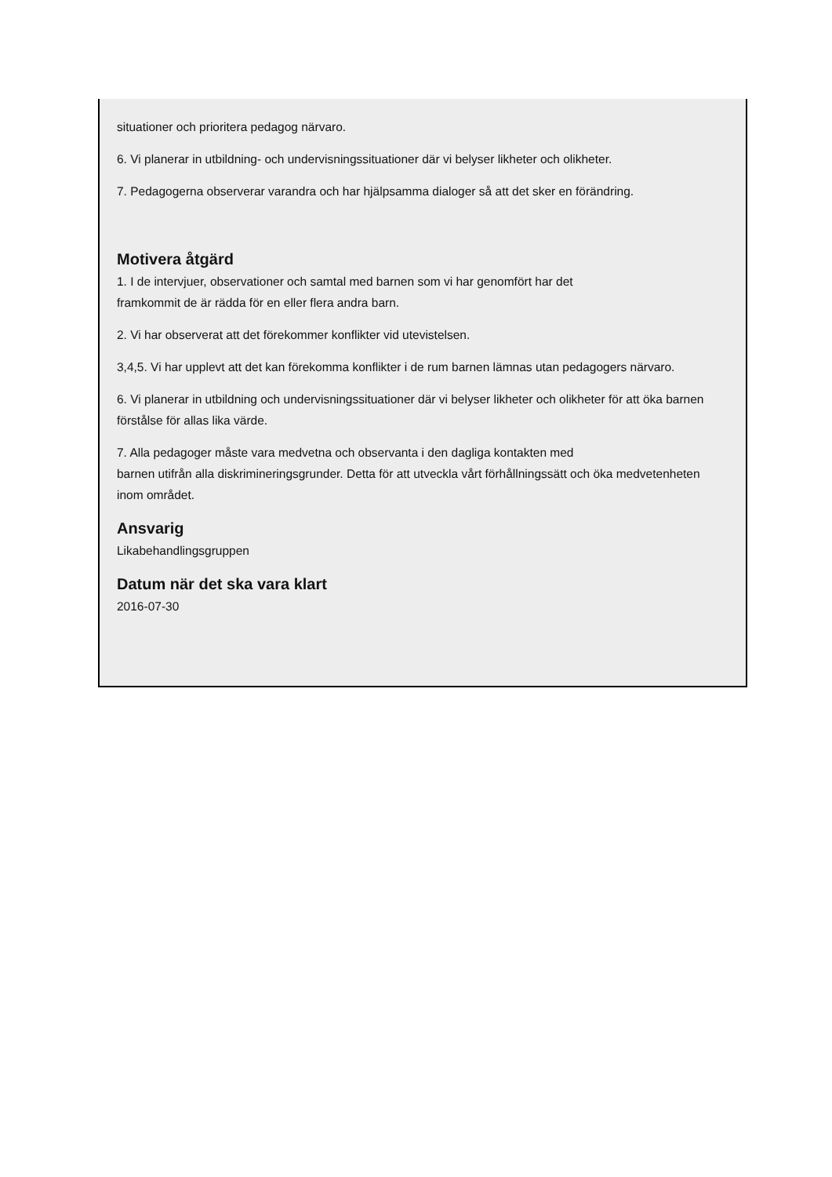situationer och prioritera pedagog närvaro.
6. Vi planerar in utbildning- och undervisningssituationer där vi belyser likheter och olikheter.
7. Pedagogerna observerar varandra och har hjälpsamma dialoger så att det sker en förändring.
Motivera åtgärd
1. I de intervjuer, observationer och samtal med barnen som vi har genomfört har det
framkommit de är rädda för en eller flera andra barn.
2. Vi har observerat att det förekommer konflikter vid utevistelsen.
3,4,5. Vi har upplevt att det kan förekomma konflikter i de rum barnen lämnas utan pedagogers närvaro.
6. Vi planerar in utbildning och undervisningssituationer där vi belyser likheter och olikheter för att öka barnen förstålse för allas lika värde.
7. Alla pedagoger måste vara medvetna och observanta i den dagliga kontakten med
barnen utifrån alla diskrimineringsgrunder. Detta för att utveckla vårt förhållningssätt och öka medvetenheten inom området.
Ansvarig
Likabehandlingsgruppen
Datum när det ska vara klart
2016-07-30